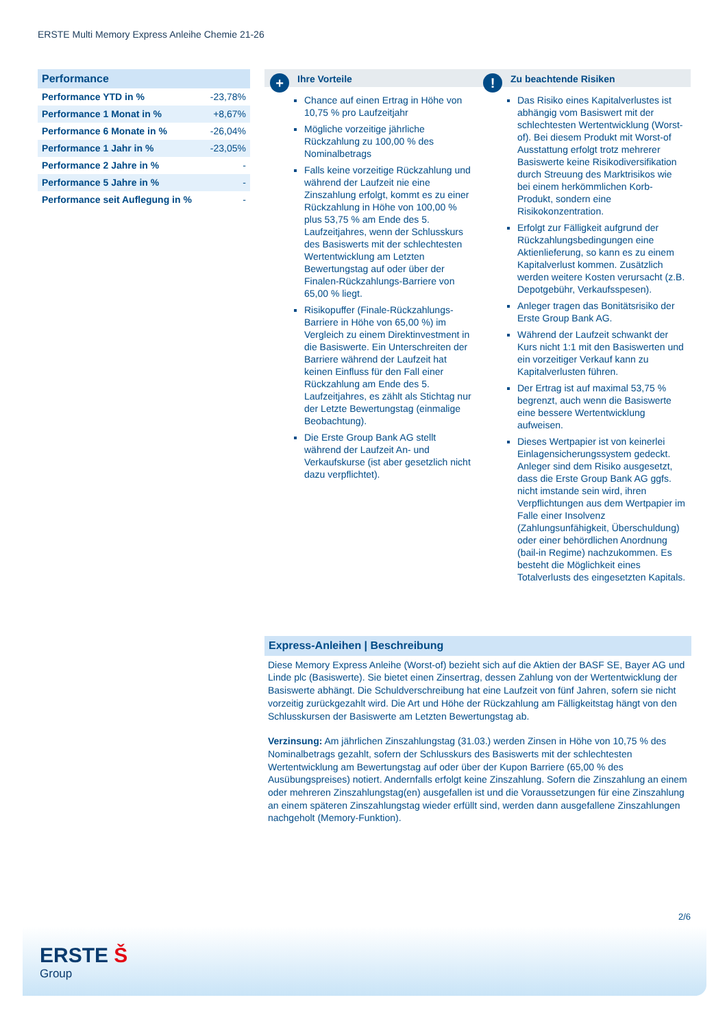ERSTE Multi Memory Express Anleihe Chemie 21-26
Performance
| Performance YTD in % | -23,78% |
| Performance 1 Monat in % | +8,67% |
| Performance 6 Monate in % | -26,04% |
| Performance 1 Jahr in % | -23,05% |
| Performance 2 Jahre in % | - |
| Performance 5 Jahre in % | - |
| Performance seit Auflegung in % | - |
+ Ihre Vorteile
Chance auf einen Ertrag in Höhe von 10,75 % pro Laufzeitjahr
Mögliche vorzeitige jährliche Rückzahlung zu 100,00 % des Nominalbetrags
Falls keine vorzeitige Rückzahlung und während der Laufzeit nie eine Zinszahlung erfolgt, kommt es zu einer Rückzahlung in Höhe von 100,00 % plus 53,75 % am Ende des 5. Laufzeitjahres, wenn der Schlusskurs des Basiswerts mit der schlechtesten Wertentwicklung am Letzten Bewertungstag auf oder über der Finalen-Rückzahlungs-Barriere von 65,00 % liegt.
Risikopuffer (Finale-Rückzahlungs-Barriere in Höhe von 65,00 %) im Vergleich zu einem Direktinvestment in die Basiswerte. Ein Unterschreiten der Barriere während der Laufzeit hat keinen Einfluss für den Fall einer Rückzahlung am Ende des 5. Laufzeitjahres, es zählt als Stichtag nur der Letzte Bewertungstag (einmalige Beobachtung).
Die Erste Group Bank AG stellt während der Laufzeit An- und Verkaufskurse (ist aber gesetzlich nicht dazu verpflichtet).
! Zu beachtende Risiken
Das Risiko eines Kapitalverlustes ist abhängig vom Basiswert mit der schlechtesten Wertentwicklung (Worst-of). Bei diesem Produkt mit Worst-of Ausstattung erfolgt trotz mehrerer Basiswerte keine Risikodiversifikation durch Streuung des Marktrisikos wie bei einem herkömmlichen Korb-Produkt, sondern eine Risikokonzentration.
Erfolgt zur Fälligkeit aufgrund der Rückzahlungsbedingungen eine Aktienlieferung, so kann es zu einem Kapitalverlust kommen. Zusätzlich werden weitere Kosten verursacht (z.B. Depotgebühr, Verkaufsspesen).
Anleger tragen das Bonitätsrisiko der Erste Group Bank AG.
Während der Laufzeit schwankt der Kurs nicht 1:1 mit den Basiswerten und ein vorzeitiger Verkauf kann zu Kapitalverlusten führen.
Der Ertrag ist auf maximal 53,75 % begrenzt, auch wenn die Basiswerte eine bessere Wertentwicklung aufweisen.
Dieses Wertpapier ist von keinerlei Einlagensicherungssystem gedeckt. Anleger sind dem Risiko ausgesetzt, dass die Erste Group Bank AG ggfs. nicht imstande sein wird, ihren Verpflichtungen aus dem Wertpapier im Falle einer Insolvenz (Zahlungsunfähigkeit, Überschuldung) oder einer behördlichen Anordnung (bail-in Regime) nachzukommen. Es besteht die Möglichkeit eines Totalverlusts des eingesetzten Kapitals.
Express-Anleihen | Beschreibung
Diese Memory Express Anleihe (Worst-of) bezieht sich auf die Aktien der BASF SE, Bayer AG und Linde plc (Basiswerte). Sie bietet einen Zinsertrag, dessen Zahlung von der Wertentwicklung der Basiswerte abhängt. Die Schuldverschreibung hat eine Laufzeit von fünf Jahren, sofern sie nicht vorzeitig zurückgezahlt wird. Die Art und Höhe der Rückzahlung am Fälligkeitstag hängt von den Schlusskursen der Basiswerte am Letzten Bewertungstag ab.
Verzinsung: Am jährlichen Zinszahlungstag (31.03.) werden Zinsen in Höhe von 10,75 % des Nominalbetrags gezahlt, sofern der Schlusskurs des Basiswerts mit der schlechtesten Wertentwicklung am Bewertungstag auf oder über der Kupon Barriere (65,00 % des Ausübungspreises) notiert. Andernfalls erfolgt keine Zinszahlung. Sofern die Zinszahlung an einem oder mehreren Zinszahlungstag(en) ausgefallen ist und die Voraussetzungen für eine Zinszahlung an einem späteren Zinszahlungstag wieder erfüllt sind, werden dann ausgefallene Zinszahlungen nachgeholt (Memory-Funktion).
2/6
ERSTE Š
Group